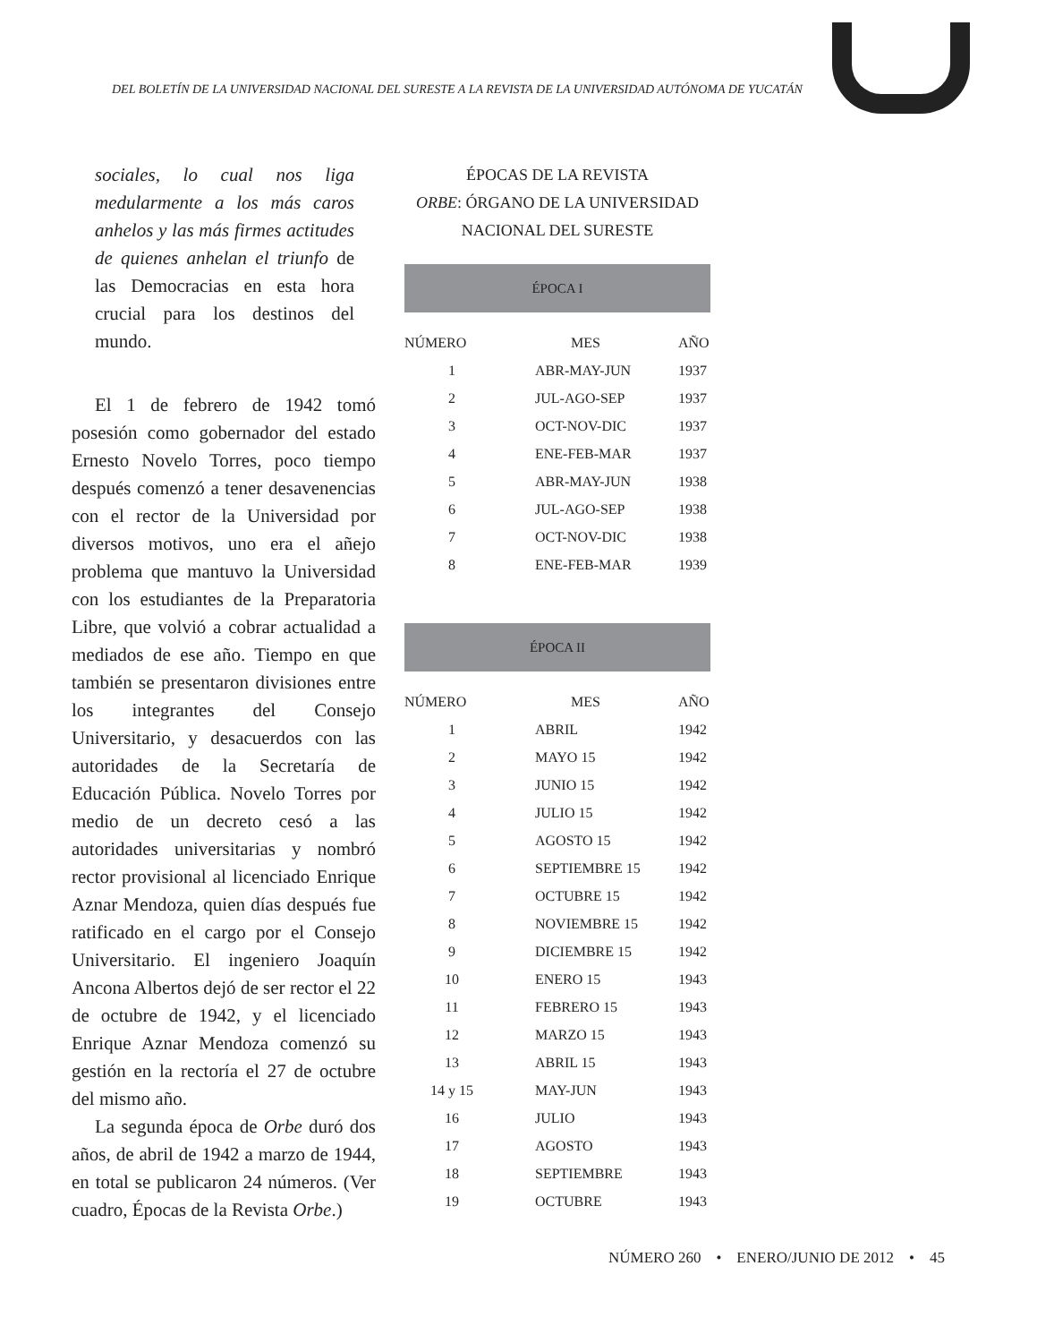DEL BOLETÍN DE LA UNIVERSIDAD NACIONAL DEL SURESTE A LA REVISTA DE LA UNIVERSIDAD AUTÓNOMA DE YUCATÁN
sociales, lo cual nos liga medularmente a los más caros anhelos y las más firmes actitudes de quienes anhelan el triunfo de las Democracias en esta hora crucial para los destinos del mundo.
El 1 de febrero de 1942 tomó posesión como gobernador del estado Ernesto Novelo Torres, poco tiempo después comenzó a tener desavenencias con el rector de la Universidad por diversos motivos, uno era el añejo problema que mantuvo la Universidad con los estudiantes de la Preparatoria Libre, que volvió a cobrar actualidad a mediados de ese año. Tiempo en que también se presentaron divisiones entre los integrantes del Consejo Universitario, y desacuerdos con las autoridades de la Secretaría de Educación Pública. Novelo Torres por medio de un decreto cesó a las autoridades universitarias y nombró rector provisional al licenciado Enrique Aznar Mendoza, quien días después fue ratificado en el cargo por el Consejo Universitario. El ingeniero Joaquín Ancona Albertos dejó de ser rector el 22 de octubre de 1942, y el licenciado Enrique Aznar Mendoza comenzó su gestión en la rectoría el 27 de octubre del mismo año.
La segunda época de Orbe duró dos años, de abril de 1942 a marzo de 1944, en total se publicaron 24 números. (Ver cuadro, Épocas de la Revista Orbe.)
ÉPOCAS DE LA REVISTA
ORBE: ÓRGANO DE LA UNIVERSIDAD
NACIONAL DEL SURESTE
ÉPOCA I
| NÚMERO | MES | AÑO |
| --- | --- | --- |
| 1 | ABR-MAY-JUN | 1937 |
| 2 | JUL-AGO-SEP | 1937 |
| 3 | OCT-NOV-DIC | 1937 |
| 4 | ENE-FEB-MAR | 1937 |
| 5 | ABR-MAY-JUN | 1938 |
| 6 | JUL-AGO-SEP | 1938 |
| 7 | OCT-NOV-DIC | 1938 |
| 8 | ENE-FEB-MAR | 1939 |
ÉPOCA II
| NÚMERO | MES | AÑO |
| --- | --- | --- |
| 1 | ABRIL | 1942 |
| 2 | MAYO 15 | 1942 |
| 3 | JUNIO 15 | 1942 |
| 4 | JULIO 15 | 1942 |
| 5 | AGOSTO 15 | 1942 |
| 6 | SEPTIEMBRE 15 | 1942 |
| 7 | OCTUBRE 15 | 1942 |
| 8 | NOVIEMBRE 15 | 1942 |
| 9 | DICIEMBRE 15 | 1942 |
| 10 | ENERO 15 | 1943 |
| 11 | FEBRERO 15 | 1943 |
| 12 | MARZO 15 | 1943 |
| 13 | ABRIL 15 | 1943 |
| 14 y 15 | MAY-JUN | 1943 |
| 16 | JULIO | 1943 |
| 17 | AGOSTO | 1943 |
| 18 | SEPTIEMBRE | 1943 |
| 19 | OCTUBRE | 1943 |
NÚMERO 260 • ENERO/JUNIO DE 2012 • 45